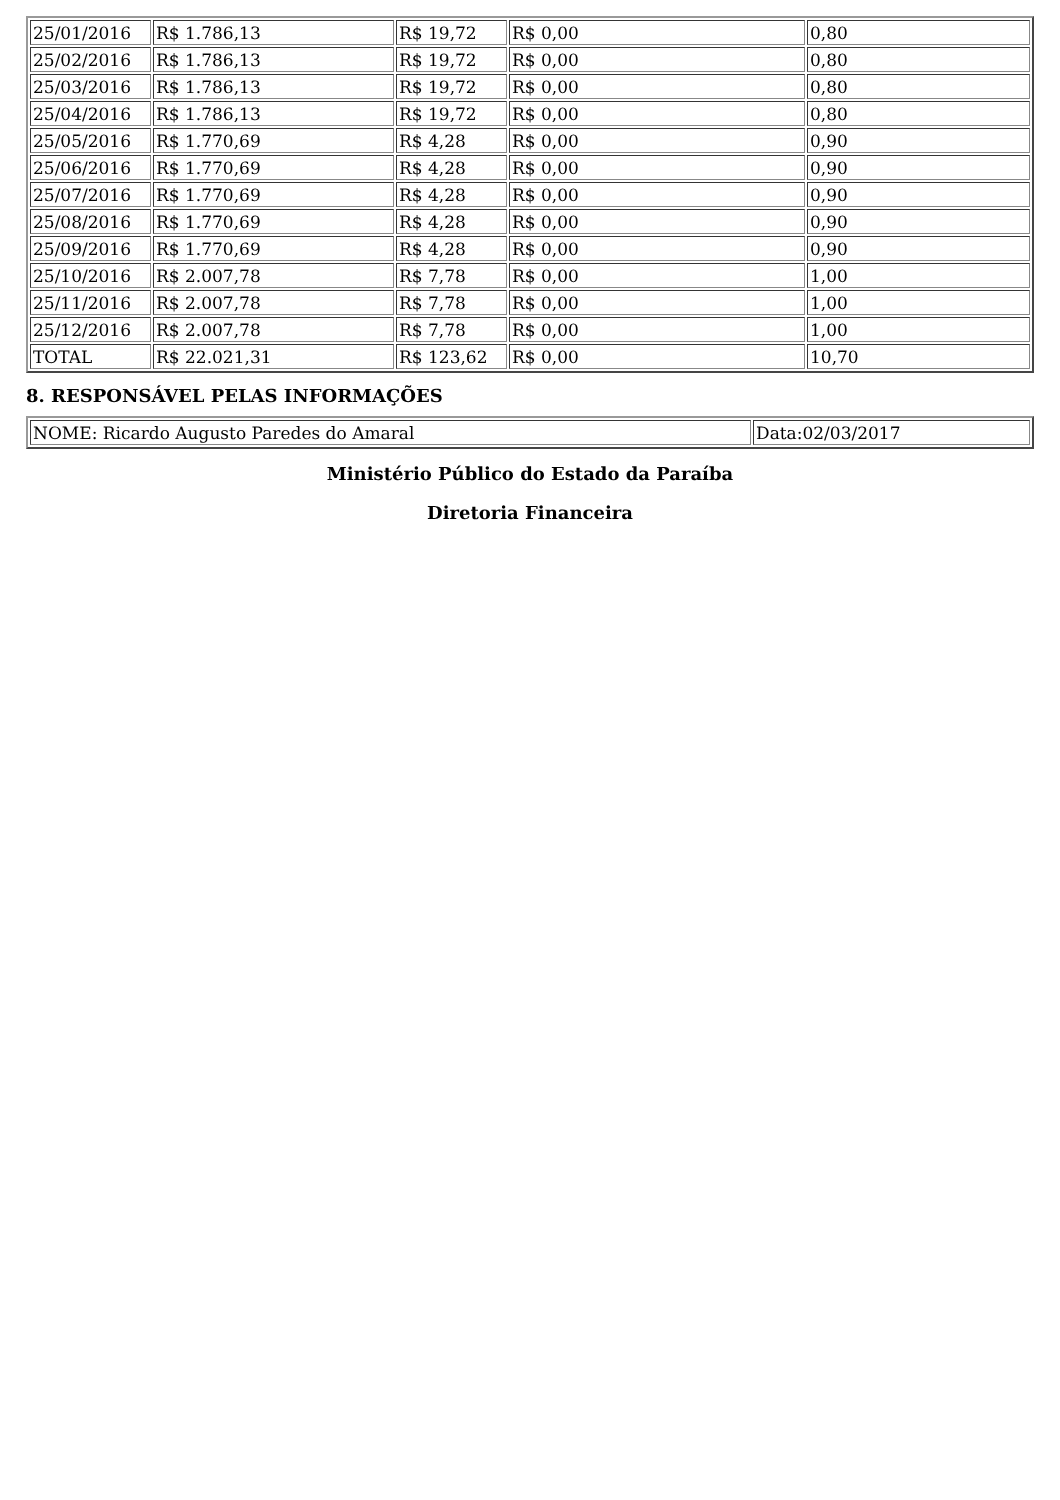| 25/01/2016 | R$ 1.786,13 | R$ 19,72 | R$ 0,00 | 0,80 |
| 25/02/2016 | R$ 1.786,13 | R$ 19,72 | R$ 0,00 | 0,80 |
| 25/03/2016 | R$ 1.786,13 | R$ 19,72 | R$ 0,00 | 0,80 |
| 25/04/2016 | R$ 1.786,13 | R$ 19,72 | R$ 0,00 | 0,80 |
| 25/05/2016 | R$ 1.770,69 | R$ 4,28 | R$ 0,00 | 0,90 |
| 25/06/2016 | R$ 1.770,69 | R$ 4,28 | R$ 0,00 | 0,90 |
| 25/07/2016 | R$ 1.770,69 | R$ 4,28 | R$ 0,00 | 0,90 |
| 25/08/2016 | R$ 1.770,69 | R$ 4,28 | R$ 0,00 | 0,90 |
| 25/09/2016 | R$ 1.770,69 | R$ 4,28 | R$ 0,00 | 0,90 |
| 25/10/2016 | R$ 2.007,78 | R$ 7,78 | R$ 0,00 | 1,00 |
| 25/11/2016 | R$ 2.007,78 | R$ 7,78 | R$ 0,00 | 1,00 |
| 25/12/2016 | R$ 2.007,78 | R$ 7,78 | R$ 0,00 | 1,00 |
| TOTAL | R$ 22.021,31 | R$ 123,62 | R$ 0,00 | 10,70 |
8. RESPONSÁVEL PELAS INFORMAÇÕES
| NOME: Ricardo Augusto Paredes do Amaral | Data:02/03/2017 |
Ministério Público do Estado da Paraíba
Diretoria Financeira